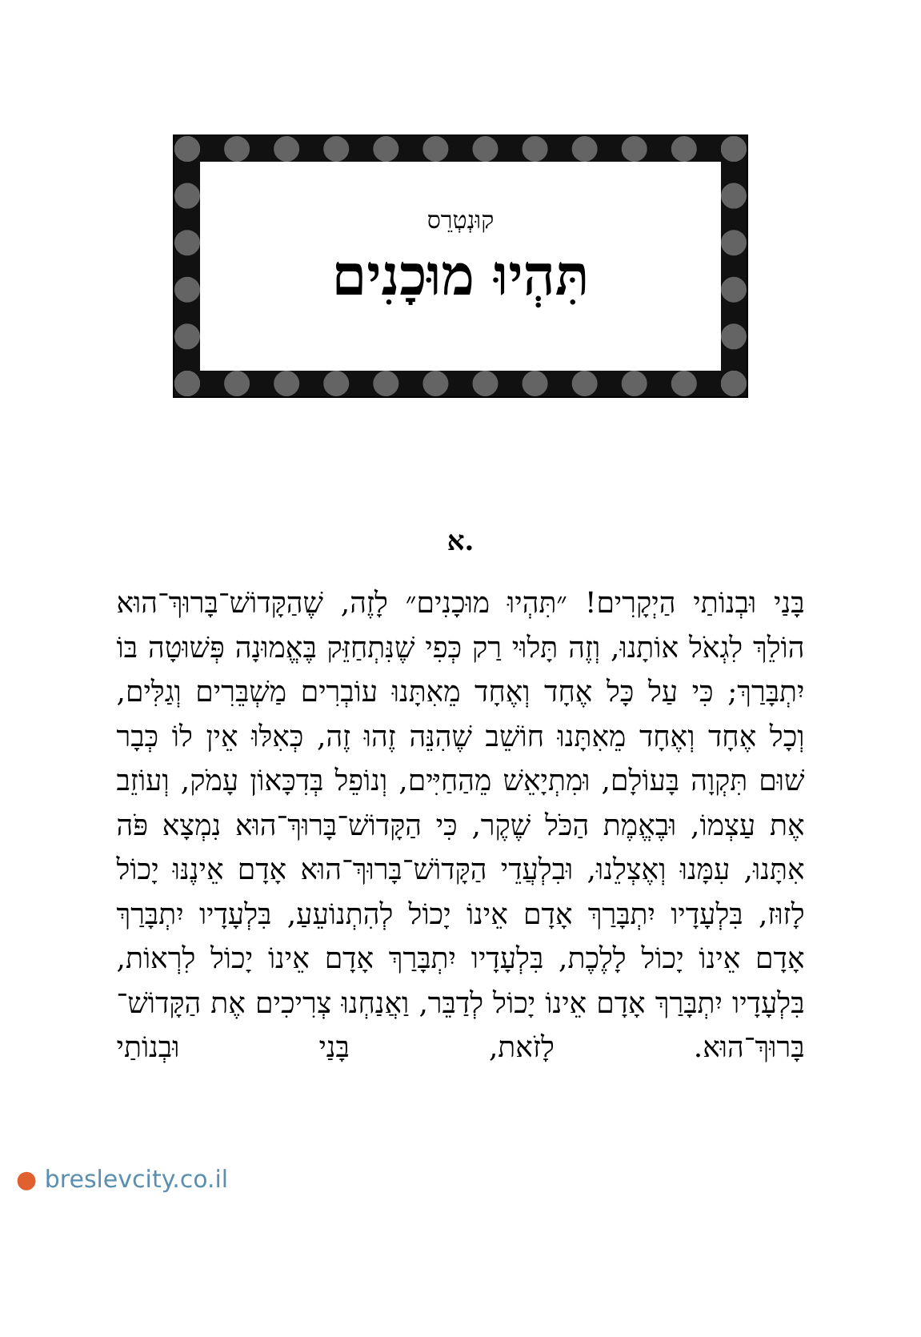קוּנְטְרֵס
תִּהְיוּ מוּכָנִים
א.
בָּנַי וּבְנוֹתַי הַיְקָרִים! ״תִּהְיוּ מוּכָנִים״ לָזֶה, שֶׁהַקָּדוֹשׁ־בָּרוּךְ־הוּא הוֹלֵךְ לִגְאֹל אוֹתָנוּ, וְזֶה תָּלוּי רַק כְּפִי שֶׁנִּתְחַזֵּק בֶּאֱמוּנָה פְּשׁוּטָה בּוֹ יִתְבָּרַךְ; כִּי עַל כָּל אֶחָד וְאֶחָד מֵאִתָּנוּ עוֹבְרִים מַשְׁבֵּרִים וְגַלִּים, וְכָל אֶחָד וְאֶחָד מֵאִתָּנוּ חוֹשֵׁב שֶׁהִנֵּה זֶהוּ זֶה, כְּאִלּוּ אֵין לוֹ כְּבָר שׁוּם תִּקְוָה בָּעוֹלָם, וּמִתְיָאֵשׁ מֵהַחַיִּים, וְנוֹפֵל בְּדִכָּאוֹן עָמֹק, וְעוֹזֵב אֶת עַצְמוֹ, וּבֶאֱמֶת הַכֹּל שֶׁקֶר, כִּי הַקָּדוֹשׁ־בָּרוּךְ־הוּא נִמְצָא פֹּה אִתָּנוּ, עִמָּנוּ וְאֶצְלֵנוּ, וּבִלְעֲדֵי הַקָּדוֹשׁ־בָּרוּךְ־הוּא אָדָם אֵינֶנּוּ יָכוֹל לָזוּז, בִּלְעָדָיו יִתְבָּרַךְ אָדָם אֵינוֹ יָכוֹל לְהִתְנוֹעֵעַ, בִּלְעָדָיו יִתְבָּרַךְ אָדָם אֵינוֹ יָכוֹל לָלֶכֶת, בִּלְעָדָיו יִתְבָּרַךְ אָדָם אֵינוֹ יָכוֹל לִרְאוֹת, בִּלְעָדָיו יִתְבָּרַךְ אָדָם אֵינוֹ יָכוֹל לְדַבֵּר, וַאֲנַחְנוּ צְרִיכִים אֶת הַקָּדוֹשׁ־בָּרוּךְ־הוּא. לָזֹאת, בָּנַי וּבְנוֹתַי
● breslevcity.co.il